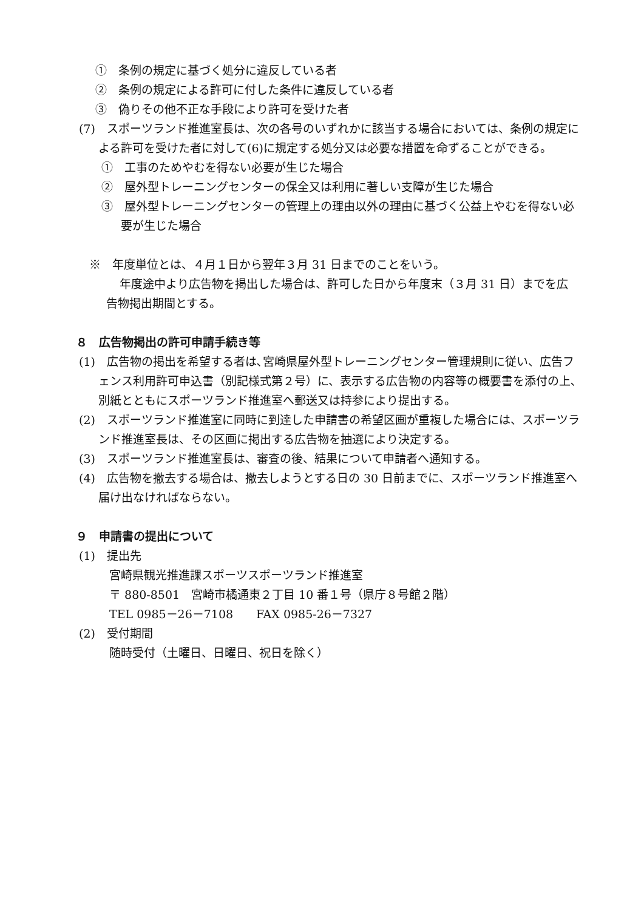①　条例の規定に基づく処分に違反している者
②　条例の規定による許可に付した条件に違反している者
③　偽りその他不正な手段により許可を受けた者
(7)　スポーツランド推進室長は、次の各号のいずれかに該当する場合においては、条例の規定による許可を受けた者に対して(6)に規定する処分又は必要な措置を命ずることができる。
①　工事のためやむを得ない必要が生じた場合
②　屋外型トレーニングセンターの保全又は利用に著しい支障が生じた場合
③　屋外型トレーニングセンターの管理上の理由以外の理由に基づく公益上やむを得ない必要が生じた場合
※　年度単位とは、４月１日から翌年３月 31 日までのことをいう。
年度途中より広告物を掲出した場合は、許可した日から年度末（３月 31 日）までを広告物掲出期間とする。
８　広告物掲出の許可申請手続き等
(1)　広告物の掲出を希望する者は､宮崎県屋外型トレーニングセンター管理規則に従い、広告フェンス利用許可申込書（別記様式第２号）に、表示する広告物の内容等の概要書を添付の上､別紙とともにスポーツランド推進室へ郵送又は持参により提出する。
(2)　スポーツランド推進室に同時に到達した申請書の希望区画が重複した場合には、スポーツランド推進室長は、その区画に掲出する広告物を抽選により決定する。
(3)　スポーツランド推進室長は、審査の後、結果について申請者へ通知する。
(4)　広告物を撤去する場合は、撤去しようとする日の 30 日前までに、スポーツランド推進室へ届け出なければならない。
９　申請書の提出について
(1)　提出先
宮崎県観光推進課スポーツスポーツランド推進室
〒 880-8501　宮崎市橘通東２丁目 10 番１号（県庁８号館２階）
TEL 0985－26－7108　　FAX 0985-26－7327
(2)　受付期間
随時受付（土曜日、日曜日、祝日を除く）